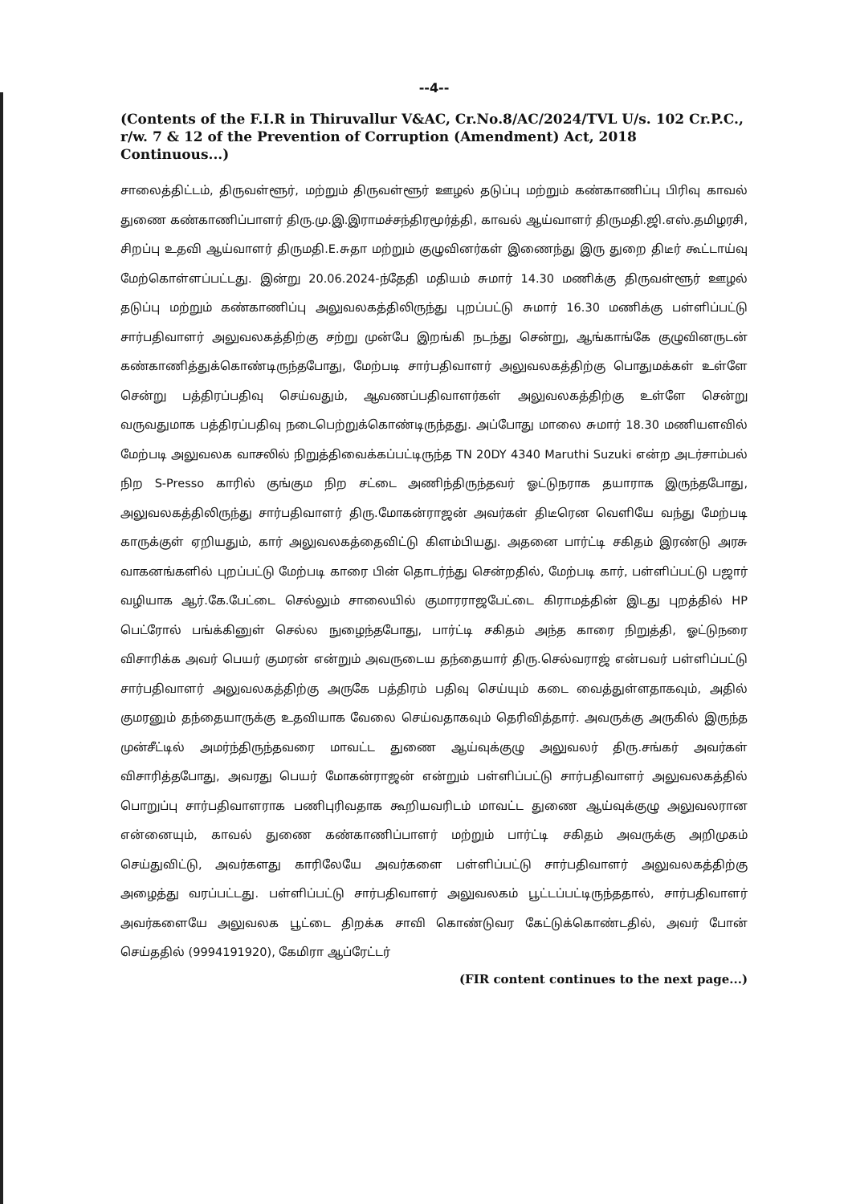--4--
(Contents of the F.I.R in Thiruvallur V&AC, Cr.No.8/AC/2024/TVL U/s. 102 Cr.P.C., r/w. 7 & 12 of the Prevention of Corruption (Amendment) Act, 2018 Continuous...)
சாலைத்திட்டம், திருவள்ளூர், மற்றும் திருவள்ளூர் ஊழல் தடுப்பு மற்றும் கண்காணிப்பு பிரிவு காவல் துணை கண்காணிப்பாளர் திரு.மு.இ.இராமச்சந்திரமூர்த்தி, காவல் ஆய்வாளர் திருமதி.ஜி.எஸ்.தமிழரசி, சிறப்பு உதவி ஆய்வாளர் திருமதி.E.சுதா மற்றும் குழுவினர்கள் இணைந்து இரு துறை திடீர் கூட்டாய்வு மேற்கொள்ளப்பட்டது. இன்று 20.06.2024-ந்தேதி மதியம் சுமார் 14.30 மணிக்கு திருவள்ளூர் ஊழல் தடுப்பு மற்றும் கண்காணிப்பு அலுவலகத்திலிருந்து புறப்பட்டு சுமார் 16.30 மணிக்கு பள்ளிப்பட்டு சார்பதிவாளர் அலுவலகத்திற்கு சற்று முன்பே இறங்கி நடந்து சென்று, ஆங்காங்கே குழுவினருடன் கண்காணித்துக்கொண்டிருந்தபோது, மேற்படி சார்பதிவாளர் அலுவலகத்திற்கு பொதுமக்கள் உள்ளே சென்று பத்திரப்பதிவு செய்வதும், ஆவணப்பதிவாளர்கள் அலுவலகத்திற்கு உள்ளே சென்று வருவதுமாக பத்திரப்பதிவு நடைபெற்றுக்கொண்டிருந்தது. அப்போது மாலை சுமார் 18.30 மணியளவில் மேற்படி அலுவலக வாசலில் நிறுத்திவைக்கப்பட்டிருந்த TN 20DY 4340 Maruthi Suzuki என்ற அடர்சாம்பல் நிற S-Presso காரில் குங்கும நிற சட்டை அணிந்திருந்தவர் ஓட்டுநராக தயாராக இருந்தபோது, அலுவலகத்திலிருந்து சார்பதிவாளர் திரு.மோகன்ராஜன் அவர்கள் திடீரென வெளியே வந்து மேற்படி காருக்குள் ஏறியதும், கார் அலுவலகத்தைவிட்டு கிளம்பியது. அதனை பார்ட்டி சகிதம் இரண்டு அரசு வாகனங்களில் புறப்பட்டு மேற்படி காரை பின் தொடர்ந்து சென்றதில், மேற்படி கார், பள்ளிப்பட்டு பஜார் வழியாக ஆர்.கே.பேட்டை செல்லும் சாலையில் குமாரராஜபேட்டை கிராமத்தின் இடது புறத்தில் HP பெட்ரோல் பங்க்கினுள் செல்ல நுழைந்தபோது, பார்ட்டி சகிதம் அந்த காரை நிறுத்தி, ஓட்டுநரை விசாரிக்க அவர் பெயர் குமரன் என்றும் அவருடைய தந்தையார் திரு.செல்வராஜ் என்பவர் பள்ளிப்பட்டு சார்பதிவாளர் அலுவலகத்திற்கு அருகே பத்திரம் பதிவு செய்யும் கடை வைத்துள்ளதாகவும், அதில் குமரனும் தந்தையாருக்கு உதவியாக வேலை செய்வதாகவும் தெரிவித்தார். அவருக்கு அருகில் இருந்த முன்சீட்டில் அமர்ந்திருந்தவரை மாவட்ட துணை ஆய்வுக்குழு அலுவலர் திரு.சங்கர் அவர்கள் விசாரித்தபோது, அவரது பெயர் மோகன்ராஜன் என்றும் பள்ளிப்பட்டு சார்பதிவாளர் அலுவலகத்தில் பொறுப்பு சார்பதிவாளராக பணிபுரிவதாக கூறியவரிடம் மாவட்ட துணை ஆய்வுக்குழு அலுவலரான என்னையும், காவல் துணை கண்காணிப்பாளர் மற்றும் பார்ட்டி சகிதம் அவருக்கு அறிமுகம் செய்துவிட்டு, அவர்களது காரிலேயே அவர்களை பள்ளிப்பட்டு சார்பதிவாளர் அலுவலகத்திற்கு அழைத்து வரப்பட்டது. பள்ளிப்பட்டு சார்பதிவாளர் அலுவலகம் பூட்டப்பட்டிருந்ததால், சார்பதிவாளர் அவர்களையே அலுவலக பூட்டை திறக்க சாவி கொண்டுவர கேட்டுக்கொண்டதில், அவர் போன் செய்ததில் (9994191920), கேமிரா ஆப்ரேட்டர்
(FIR content continues to the next page...)